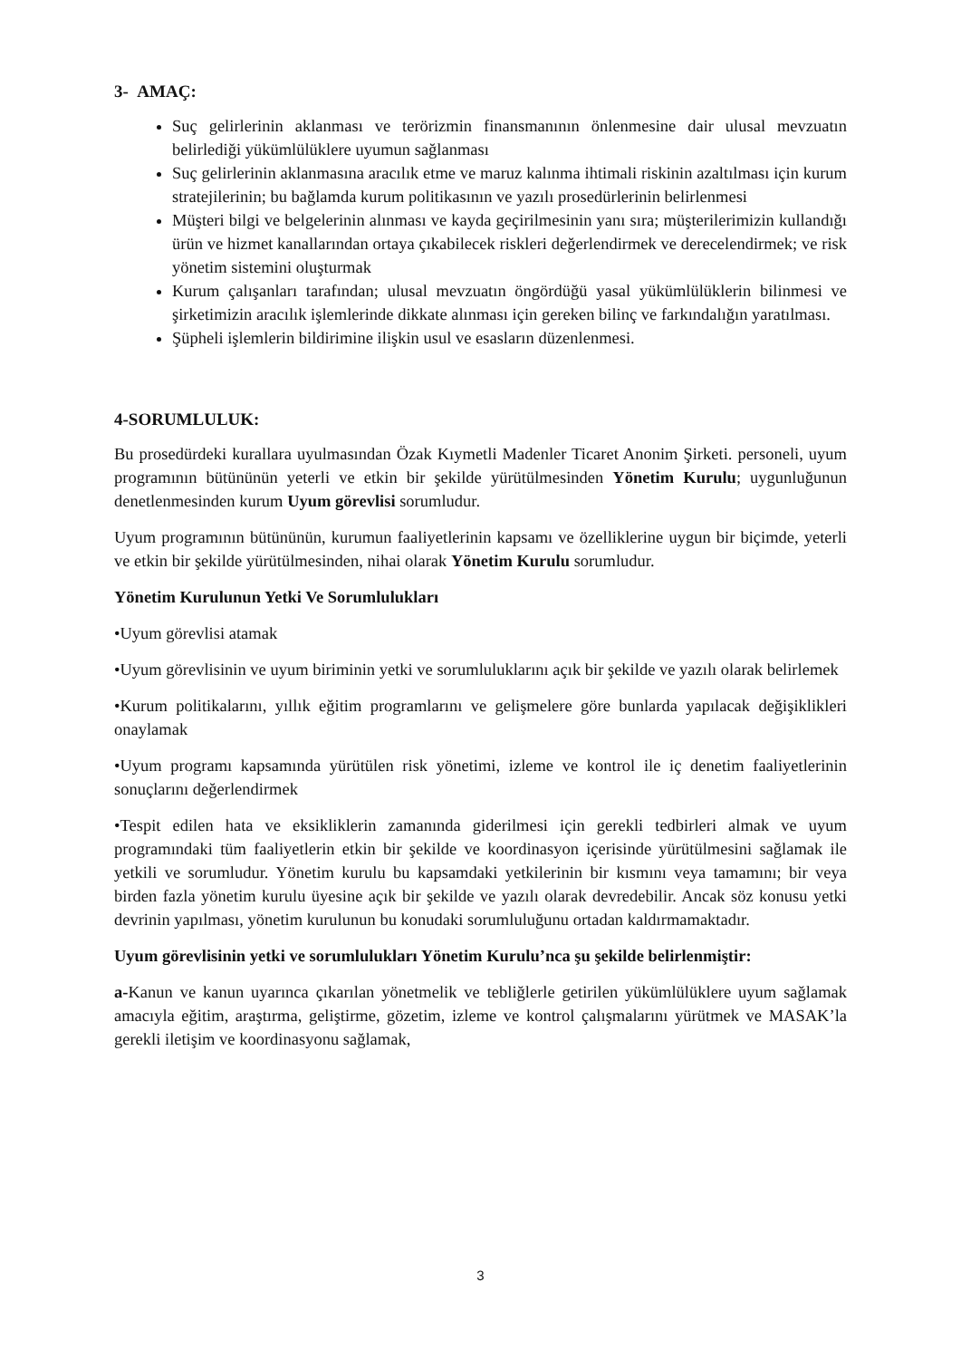3- AMAÇ:
Suç gelirlerinin aklanması ve terörizmin finansmanının önlenmesine dair ulusal mevzuatın belirlediği yükümlülüklere uyumun sağlanması
Suç gelirlerinin aklanmasına aracılık etme ve maruz kalınma ihtimali riskinin azaltılması için kurum stratejilerinin; bu bağlamda kurum politikasının ve yazılı prosedürlerinin belirlenmesi
Müşteri bilgi ve belgelerinin alınması ve kayda geçirilmesinin yanı sıra; müşterilerimizin kullandığı ürün ve hizmet kanallarından ortaya çıkabilecek riskleri değerlendirmek ve derecelendirmek; ve risk yönetim sistemini oluşturmak
Kurum çalışanları tarafından; ulusal mevzuatın öngördüğü yasal yükümlülüklerin bilinmesi ve şirketimizin aracılık işlemlerinde dikkate alınması için gereken bilinç ve farkındalığın yaratılması.
Şüpheli işlemlerin bildirimine ilişkin usul ve esasların düzenlenmesi.
4-SORUMLULUK:
Bu prosedürdeki kurallara uyulmasından Özak Kıymetli Madenler Ticaret Anonim Şirketi. personeli, uyum programının bütününün yeterli ve etkin bir şekilde yürütülmesinden Yönetim Kurulu; uygunluğunun denetlenmesinden kurum Uyum görevlisi sorumludur.
Uyum programının bütününün, kurumun faaliyetlerinin kapsamı ve özelliklerine uygun bir biçimde, yeterli ve etkin bir şekilde yürütülmesinden, nihai olarak Yönetim Kurulu sorumludur.
Yönetim Kurulunun Yetki Ve Sorumlulukları
•Uyum görevlisi atamak
•Uyum görevlisinin ve uyum biriminin yetki ve sorumluluklarını açık bir şekilde ve yazılı olarak belirlemek
•Kurum politikalarını, yıllık eğitim programlarını ve gelişmelere göre bunlarda yapılacak değişiklikleri onaylamak
•Uyum programı kapsamında yürütülen risk yönetimi, izleme ve kontrol ile iç denetim faaliyetlerinin sonuçlarını değerlendirmek
•Tespit edilen hata ve eksikliklerin zamanında giderilmesi için gerekli tedbirleri almak ve uyum programındaki tüm faaliyetlerin etkin bir şekilde ve koordinasyon içerisinde yürütülmesini sağlamak ile yetkili ve sorumludur. Yönetim kurulu bu kapsamdaki yetkilerinin bir kısmını veya tamamını; bir veya birden fazla yönetim kurulu üyesine açık bir şekilde ve yazılı olarak devredebilir. Ancak söz konusu yetki devrinin yapılması, yönetim kurulunun bu konudaki sorumluluğunu ortadan kaldırmamaktadır.
Uyum görevlisinin yetki ve sorumlulukları Yönetim Kurulu’nca şu şekilde belirlenmiştir:
a-Kanun ve kanun uyarınca çıkarılan yönetmelik ve tebliğlerle getirilen yükümlülüklere uyum sağlamak amacıyla eğitim, araştırma, geliştirme, gözetim, izleme ve kontrol çalışmalarını yürütmek ve MASAK’la gerekli iletişim ve koordinasyonu sağlamak,
3